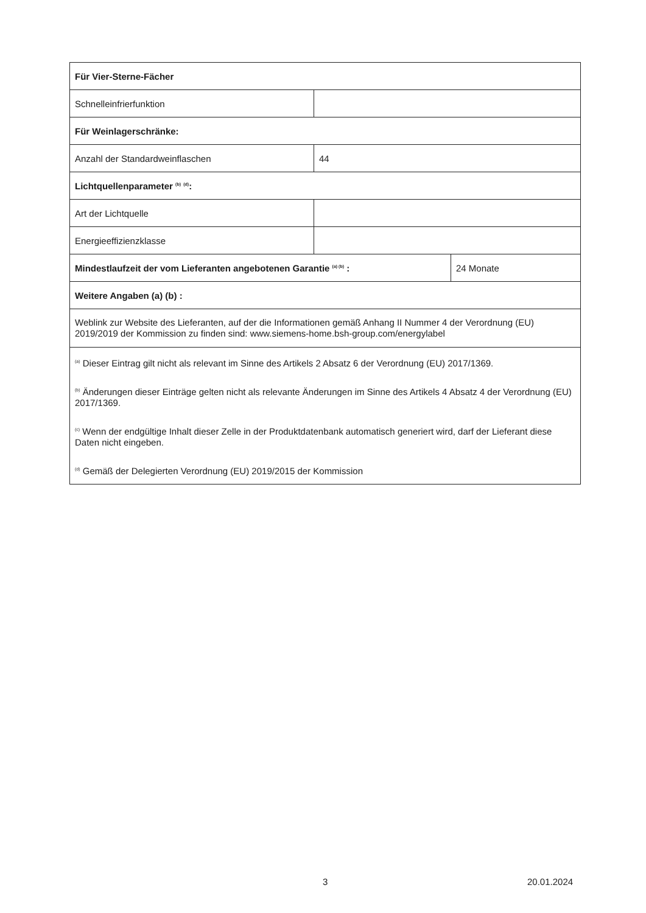| Für Vier-Sterne-Fächer | | |
| Schnelleinfrierfunktion | | |
| Für Weinlagerschränke: | | |
| Anzahl der Standardweinflaschen | 44 | |
| Lichtquellenparameter <sup>(b)</sup> <sup>(d)</sup>: | | |
| Art der Lichtquelle | | |
| Energieeffizienzklasse | | |
| Mindestlaufzeit der vom Lieferanten angebotenen Garantie <sup>(a) (b)</sup> : | | 24 Monate |
| Weitere Angaben (a) (b) : | | |
| Weblink zur Website des Lieferanten, auf der die Informationen gemäß Anhang II Nummer 4 der Verordnung (EU) 2019/2019 der Kommission zu finden sind: www.siemens-home.bsh-group.com/energylabel | | |
| <sup>(a)</sup> Dieser Eintrag gilt nicht als relevant im Sinne des Artikels 2 Absatz 6 der Verordnung (EU) 2017/1369. <sup>(b)</sup> Änderungen dieser Einträge gelten nicht als relevante Änderungen im Sinne des Artikels 4 Absatz 4 der Verordnung (EU) 2017/1369. <sup>(c)</sup> Wenn der endgültige Inhalt dieser Zelle in der Produktdatenbank automatisch generiert wird, darf der Lieferant diese Daten nicht eingeben. <sup>(d)</sup> Gemäß der Delegierten Verordnung (EU) 2019/2015 der Kommission | | |
3 20.01.2024